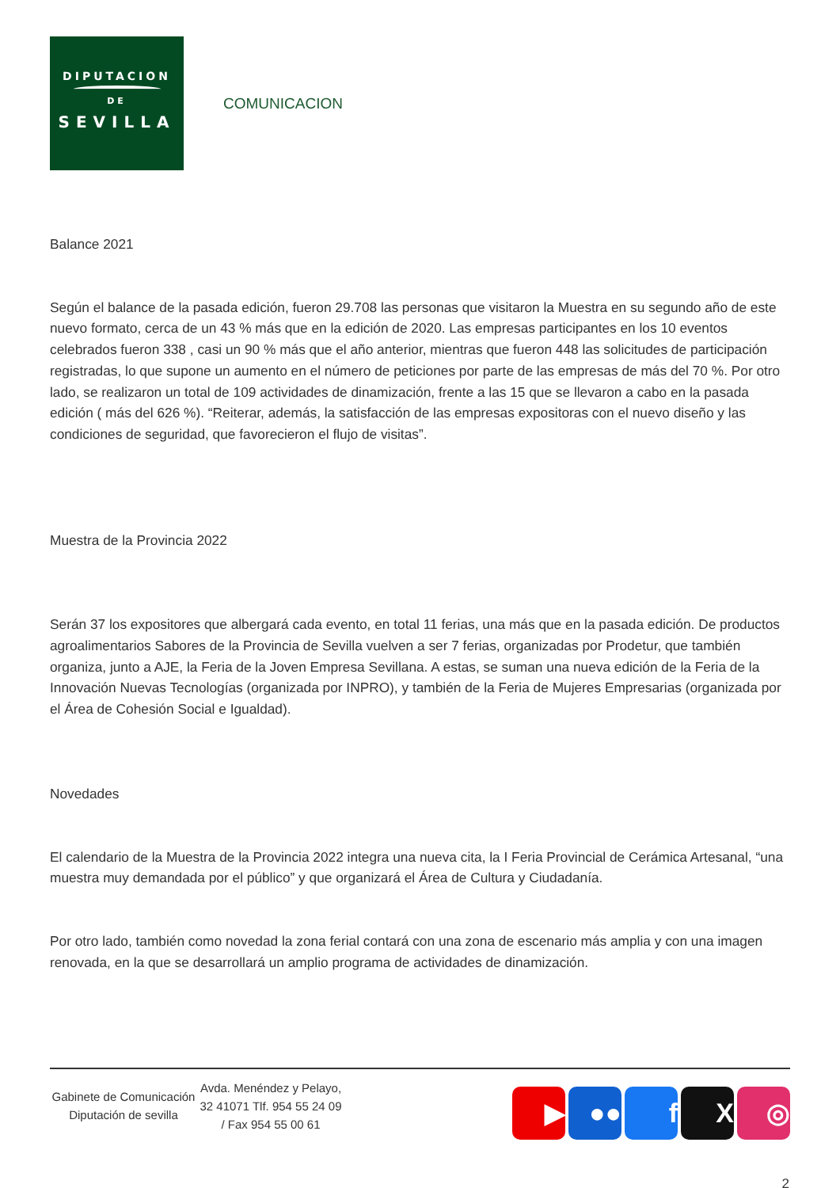DIPUTACION
DE
SEVILLA
COMUNICACION
Balance 2021
Según el balance de la pasada edición, fueron 29.708 las personas que visitaron la Muestra en su segundo año de este nuevo formato, cerca de un 43 % más que en la edición de 2020. Las empresas participantes en los 10 eventos celebrados fueron 338 , casi un 90 % más que el año anterior, mientras que fueron 448 las solicitudes de participación registradas, lo que supone un aumento en el número de peticiones por parte de las empresas de más del 70 %. Por otro lado, se realizaron un total de 109 actividades de dinamización, frente a las 15 que se llevaron a cabo en la pasada edición ( más del 626 %). “Reiterar, además, la satisfacción de las empresas expositoras con el nuevo diseño y las condiciones de seguridad, que favorecieron el flujo de visitas”.
Muestra de la Provincia 2022
Serán 37 los expositores que albergará cada evento, en total 11 ferias, una más que en la pasada edición. De productos agroalimentarios Sabores de la Provincia de Sevilla vuelven a ser 7 ferias, organizadas por Prodetur, que también organiza, junto a AJE, la Feria de la Joven Empresa Sevillana. A estas, se suman una nueva edición de la Feria de la Innovación Nuevas Tecnologías (organizada por INPRO), y también de la Feria de Mujeres Empresarias (organizada por el Área de Cohesión Social e Igualdad).
Novedades
El calendario de la Muestra de la Provincia 2022 integra una nueva cita, la I Feria Provincial de Cerámica Artesanal, “una muestra muy demandada por el público” y que organizará el Área de Cultura y Ciudadanía.
Por otro lado, también como novedad la zona ferial contará con una zona de escenario más amplia y con una imagen renovada, en la que se desarrollará un amplio programa de actividades de dinamización.
Gabinete de Comunicación Diputación de sevilla
Avda. Menéndez y Pelayo, 32 41071 Tlf. 954 55 24 09 / Fax 954 55 00 61
▶ ●● f X ◎
2